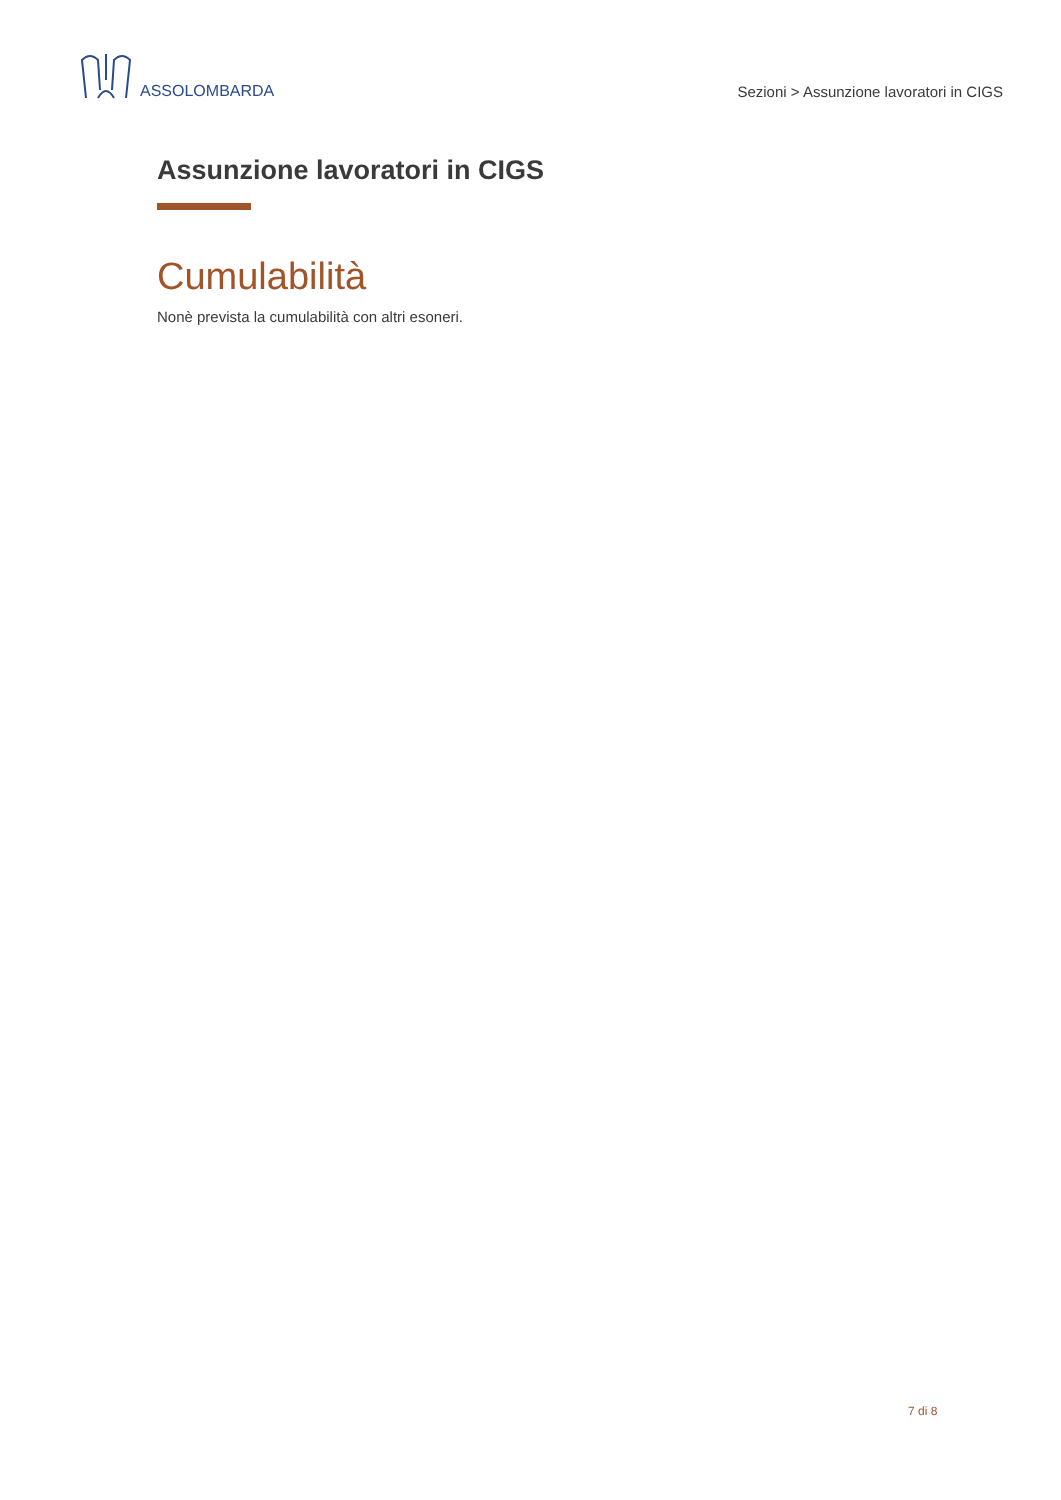ASSOLOMBARDA
Sezioni > Assunzione lavoratori in CIGS
Assunzione lavoratori in CIGS
Cumulabilità
Nonè prevista la cumulabilità con altri esoneri.
7 di 8